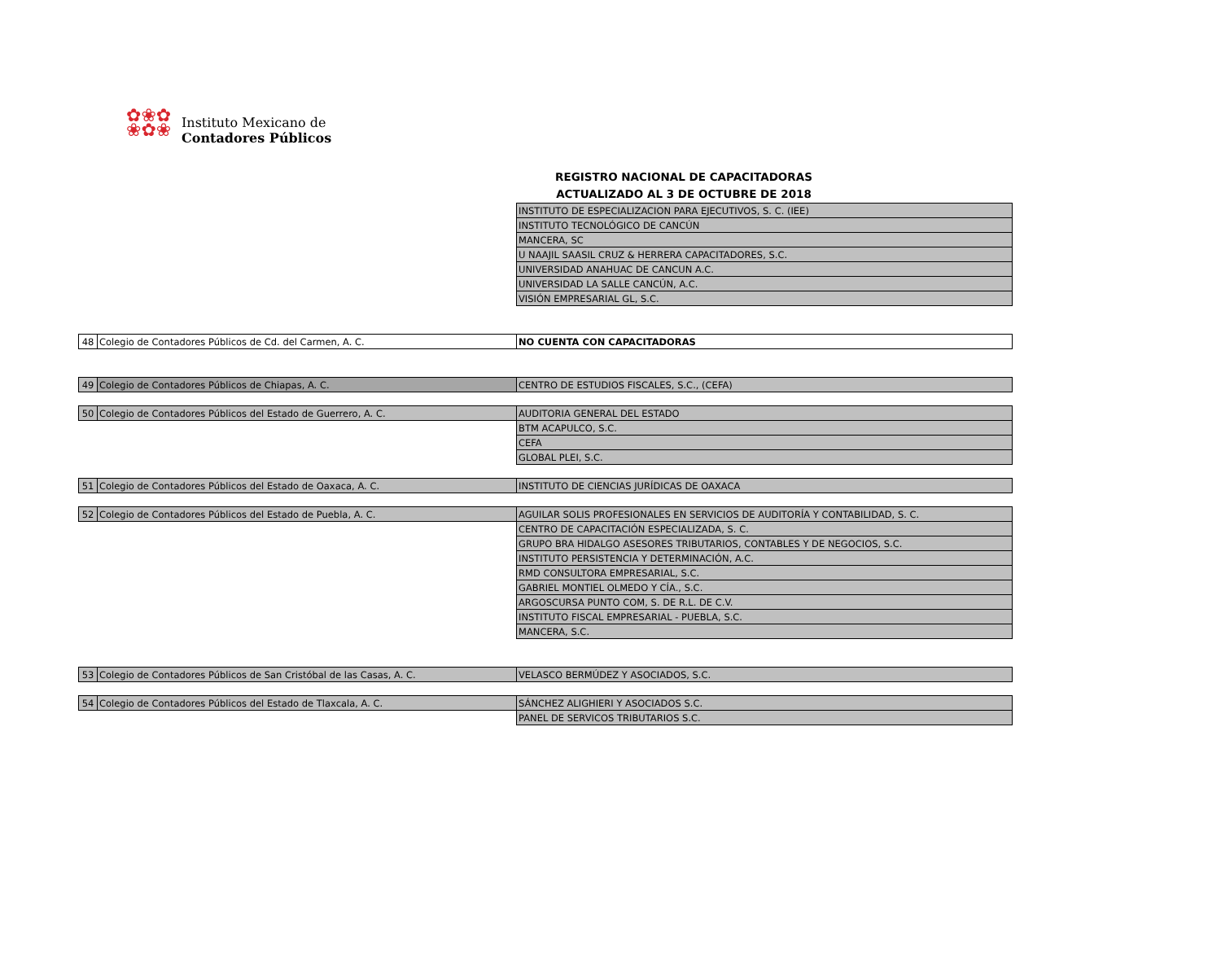✿❀✿
❀✿❀
Instituto Mexicano de
Contadores Públicos
REGISTRO NACIONAL DE CAPACITADORAS
ACTUALIZADO AL 3 DE OCTUBRE DE 2018
| | | INSTITUTO DE ESPECIALIZACION PARA EJECUTIVOS, S. C. (IEE) |
| | | INSTITUTO TECNOLÓGICO DE CANCÚN |
| | | MANCERA, SC |
| | | U NAAJIL SAASIL CRUZ & HERRERA CAPACITADORES, S.C. |
| | | UNIVERSIDAD ANAHUAC DE CANCUN A.C. |
| | | UNIVERSIDAD LA SALLE CANCÚN, A.C. |
| | | VISIÓN EMPRESARIAL GL, S.C. |
| 48 | Colegio de Contadores Públicos de Cd. del Carmen, A. C. | NO CUENTA CON CAPACITADORAS |
| 49 | Colegio de Contadores Públicos de Chiapas, A. C. | CENTRO DE ESTUDIOS FISCALES, S.C., (CEFA) |
| 50 | Colegio de Contadores Públicos del Estado de Guerrero, A. C. | AUDITORIA GENERAL DEL ESTADO |
| | | BTM ACAPULCO, S.C. |
| | | CEFA |
| | | GLOBAL PLEI, S.C. |
| 51 | Colegio de Contadores Públicos del Estado de Oaxaca, A. C. | INSTITUTO DE CIENCIAS JURÍDICAS DE OAXACA |
| 52 | Colegio de Contadores Públicos del Estado de Puebla, A. C. | AGUILAR SOLIS PROFESIONALES EN SERVICIOS DE AUDITORÍA Y CONTABILIDAD, S. C. |
| | | CENTRO DE CAPACITACIÓN ESPECIALIZADA, S. C. |
| | | GRUPO BRA HIDALGO ASESORES TRIBUTARIOS, CONTABLES Y DE NEGOCIOS, S.C. |
| | | INSTITUTO PERSISTENCIA Y DETERMINACIÓN, A.C. |
| | | RMD CONSULTORA EMPRESARIAL, S.C. |
| | | GABRIEL MONTIEL OLMEDO Y CÍA., S.C. |
| | | ARGOSCURSA PUNTO COM, S. DE R.L. DE C.V. |
| | | INSTITUTO FISCAL EMPRESARIAL - PUEBLA, S.C. |
| | | MANCERA, S.C. |
| 53 | Colegio de Contadores Públicos de San Cristóbal de las Casas, A. C. | VELASCO BERMÚDEZ Y ASOCIADOS, S.C. |
| 54 | Colegio de Contadores Públicos del Estado de Tlaxcala, A. C. | SÁNCHEZ ALIGHIERI Y ASOCIADOS S.C. |
| | | PANEL DE SERVICOS TRIBUTARIOS S.C. |